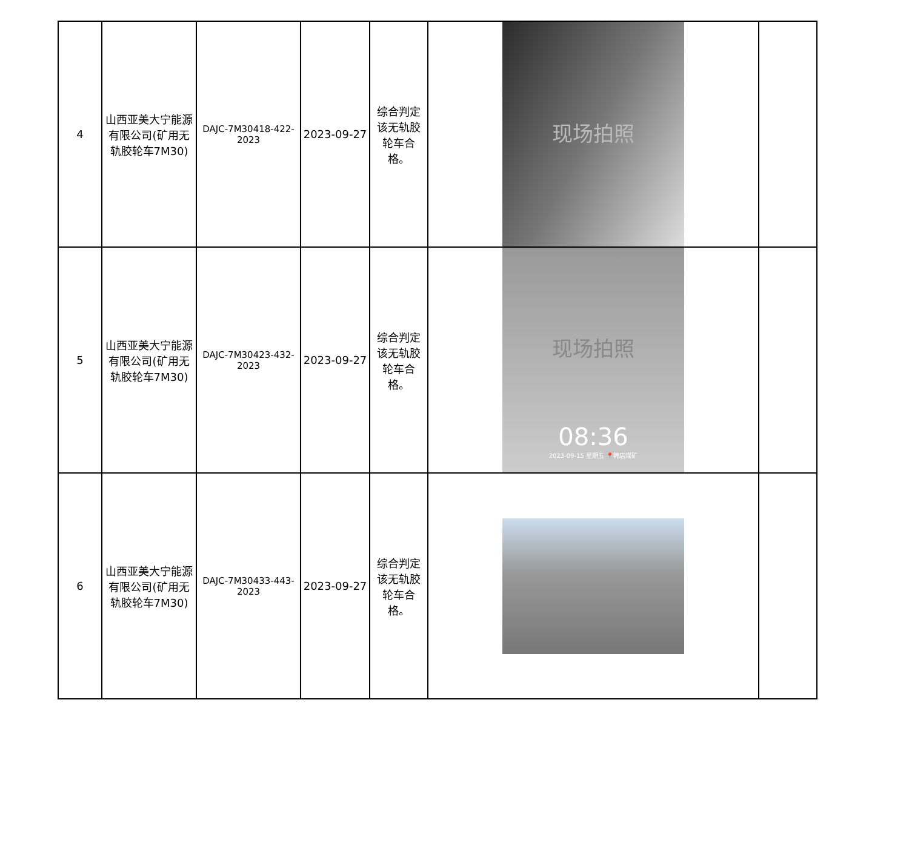| 4 | 山西亚美大宁能源有限公司(矿用无轨胶轮车7M30) | DAJC-7M30418-422-2023 | 2023-09-27 | 综合判定该无轨胶轮车合格。 | 现场拍照 | |
| 5 | 山西亚美大宁能源有限公司(矿用无轨胶轮车7M30) | DAJC-7M30423-432-2023 | 2023-09-27 | 综合判定该无轨胶轮车合格。 | 现场拍照 08:36 2023-09-15 星期五 📍韩店煤矿 | |
| 6 | 山西亚美大宁能源有限公司(矿用无轨胶轮车7M30) | DAJC-7M30433-443-2023 | 2023-09-27 | 综合判定该无轨胶轮车合格。 | | |